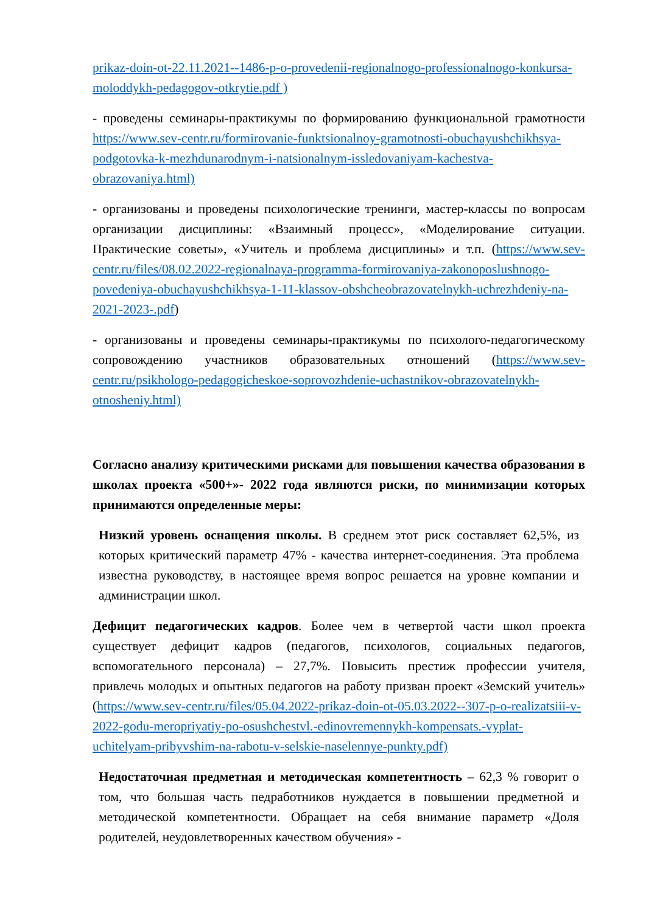prikaz-doin-ot-22.11.2021--1486-p-o-provedenii-regionalnogo-professionalnogo-konkursa-moloddykh-pedagogov-otkrytie.pdf )
- проведены семинары-практикумы по формированию функциональной грамотности https://www.sev-centr.ru/formirovanie-funktsionalnoy-gramotnosti-obuchayushchikhsya-podgotovka-k-mezhdunarodnym-i-natsionalnym-issledovaniyam-kachestva-obrazovaniya.html)
- организованы и проведены психологические тренинги, мастер-классы по вопросам организации дисциплины: «Взаимный процесс», «Моделирование ситуации. Практические советы», «Учитель и проблема дисциплины» и т.п. (https://www.sev-centr.ru/files/08.02.2022-regionalnaya-programma-formirovaniya-zakonoposlushnogo-povedeniya-obuchayushchikhsya-1-11-klassov-obshcheobrazovatelnykh-uchrezhdeniy-na-2021-2023-.pdf)
- организованы и проведены семинары-практикумы по психолого-педагогическому сопровождению участников образовательных отношений (https://www.sev-centr.ru/psikhologo-pedagogicheskoe-soprovozhdenie-uchastnikov-obrazovatelnykh-otnosheniy.html)
Согласно анализу критическими рисками для повышения качества образования в школах проекта «500+»- 2022 года являются риски, по минимизации которых принимаются определенные меры:
Низкий уровень оснащения школы. В среднем этот риск составляет 62,5%, из которых критический параметр 47% - качества интернет-соединения. Эта проблема известна руководству, в настоящее время вопрос решается на уровне компании и администрации школ.
Дефицит педагогических кадров. Более чем в четвертой части школ проекта существует дефицит кадров (педагогов, психологов, социальных педагогов, вспомогательного персонала) – 27,7%. Повысить престиж профессии учителя, привлечь молодых и опытных педагогов на работу призван проект «Земский учитель» (https://www.sev-centr.ru/files/05.04.2022-prikaz-doin-ot-05.03.2022--307-p-o-realizatsiii-v-2022-godu-meropriyatiy-po-osushchestvl.-edinovremennykh-kompensats.-vyplat-uchitelyam-pribyvshim-na-rabotu-v-selskie-naselennye-punkty.pdf)
Недостаточная предметная и методическая компетентность – 62,3 % говорит о том, что большая часть педработников нуждается в повышении предметной и методической компетентности. Обращает на себя внимание параметр «Доля родителей, неудовлетворенных качеством обучения» -